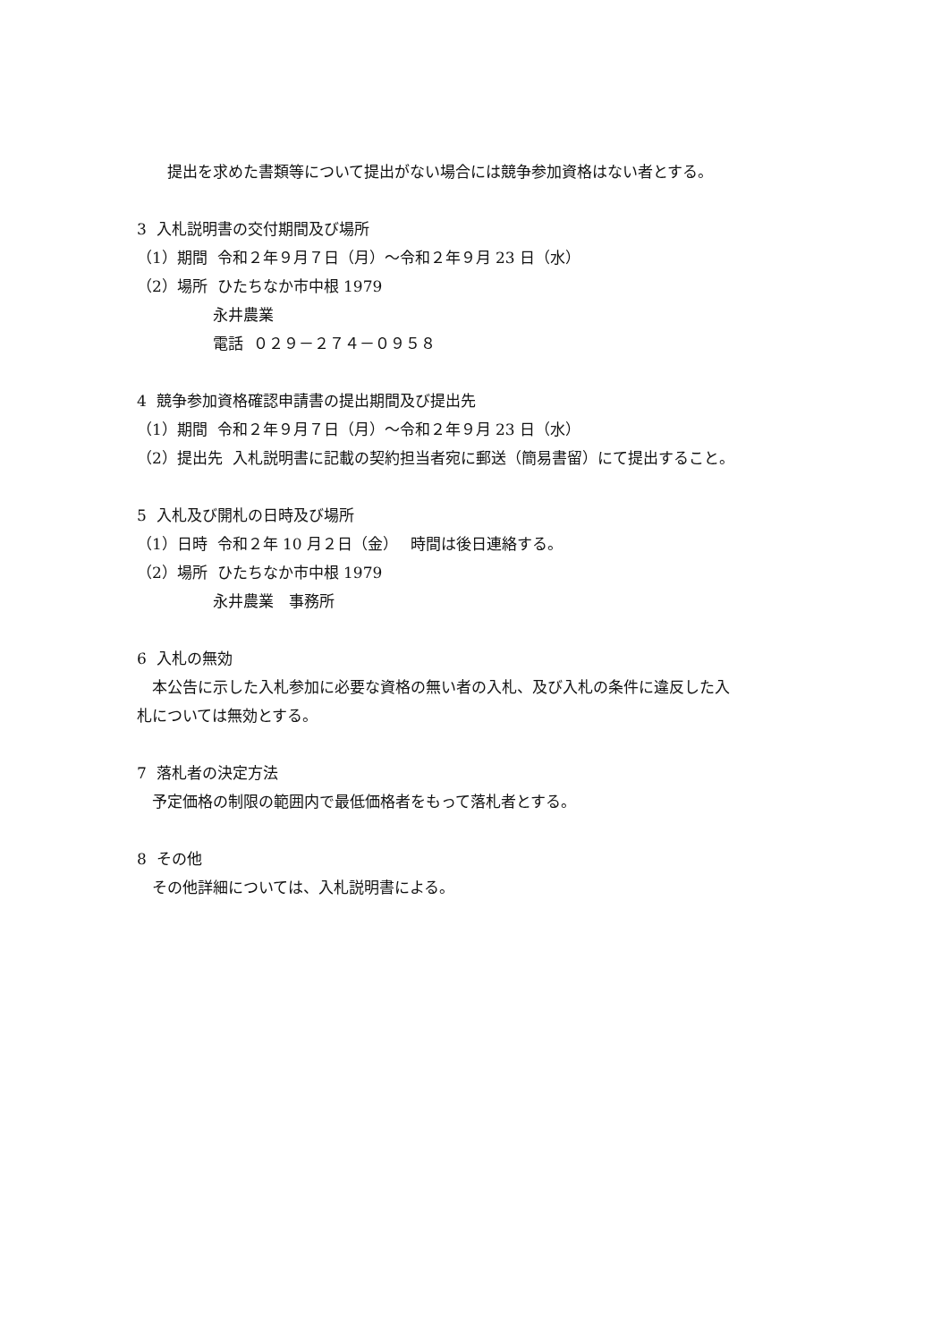提出を求めた書類等について提出がない場合には競争参加資格はない者とする。
3 入札説明書の交付期間及び場所
（1）期間 令和２年９月７日（月）～令和２年９月 23 日（水）
（2）場所 ひたちなか市中根 1979
　　　　　永井農業
　　　　　電話 ０２９－２７４－０９５８
4 競争参加資格確認申請書の提出期間及び提出先
（1）期間 令和２年９月７日（月）～令和２年９月 23 日（水）
（2）提出先 入札説明書に記載の契約担当者宛に郵送（簡易書留）にて提出すること。
5 入札及び開札の日時及び場所
（1）日時 令和２年 10 月２日（金）　 時間は後日連絡する。
（2）場所 ひたちなか市中根 1979
　　　　　永井農業　事務所
6 入札の無効
　本公告に示した入札参加に必要な資格の無い者の入札、及び入札の条件に違反した入
札については無効とする。
7 落札者の決定方法
　予定価格の制限の範囲内で最低価格者をもって落札者とする。
8 その他
　その他詳細については、入札説明書による。